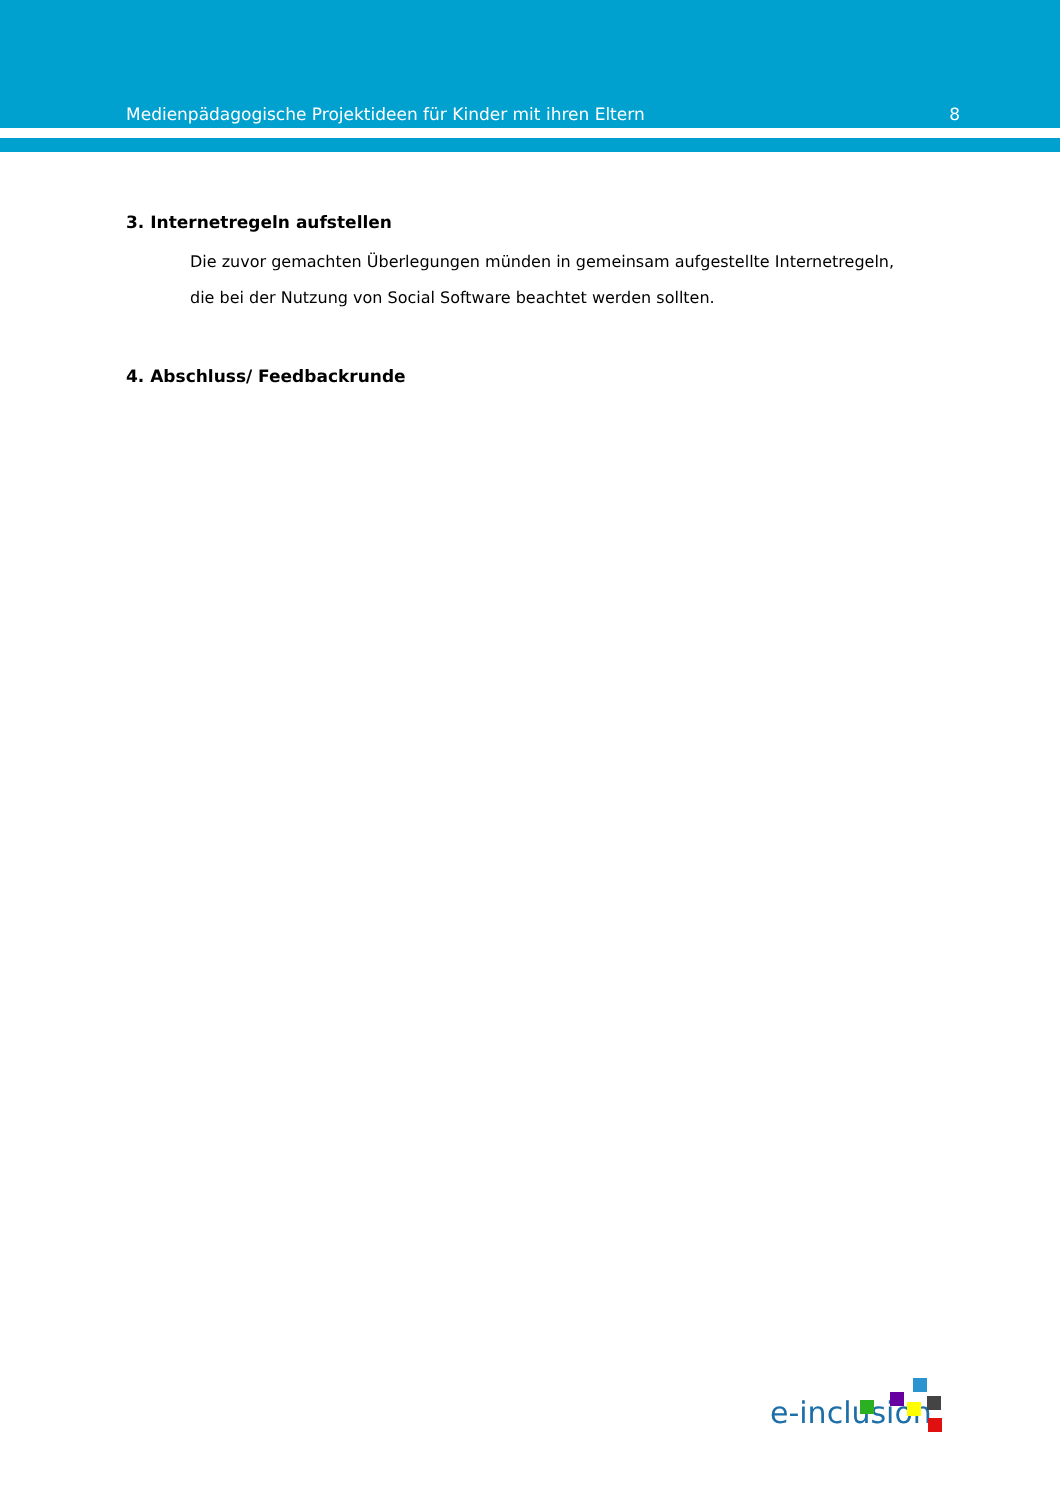Medienpädagogische Projektideen für Kinder mit ihren Eltern 8
3. Internetregeln aufstellen
Die zuvor gemachten Überlegungen münden in gemeinsam aufgestellte Internetregeln,
die bei der Nutzung von Social Software beachtet werden sollten.
4. Abschluss/ Feedbackrunde
e-inclusion